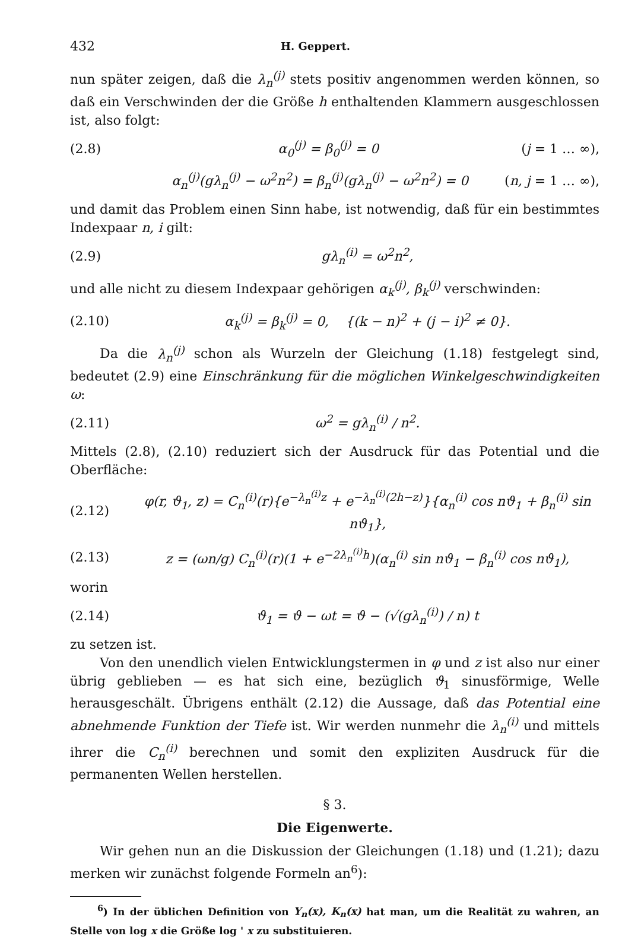432 H. Geppert.
nun später zeigen, daß die λ<sub>n</sub><sup>(j)</sup> stets positiv angenommen werden können, so daß ein Verschwinden der die Größe h enthaltenden Klammern ausgeschlossen ist, also folgt:
(2.8) α<sub>0</sub><sup>(j)</sup> = β<sub>0</sub><sup>(j)</sup> = 0 (j = 1 … ∞),
α<sub>n</sub><sup>(j)</sup>(gλ<sub>n</sub><sup>(j)</sup> − ω<sup>2</sup>n<sup>2</sup>) = β<sub>n</sub><sup>(j)</sup>(gλ<sub>n</sub><sup>(j)</sup> − ω<sup>2</sup>n<sup>2</sup>) = 0 (n, j = 1 … ∞),
und damit das Problem einen Sinn habe, ist notwendig, daß für ein bestimmtes Indexpaar n, i gilt:
(2.9) gλ<sub>n</sub><sup>(i)</sup> = ω<sup>2</sup>n<sup>2</sup>,
und alle nicht zu diesem Indexpaar gehörigen α<sub>k</sub><sup>(j)</sup>, β<sub>k</sub><sup>(j)</sup> verschwinden:
(2.10) α<sub>k</sub><sup>(j)</sup> = β<sub>k</sub><sup>(j)</sup> = 0, {(k − n)<sup>2</sup> + (j − i)<sup>2</sup> ≠ 0}.
Da die λ<sub>n</sub><sup>(j)</sup> schon als Wurzeln der Gleichung (1.18) festgelegt sind, bedeutet (2.9) eine Einschränkung für die möglichen Winkelgeschwindigkeiten ω:
(2.11) ω<sup>2</sup> = gλ<sub>n</sub><sup>(i)</sup> / n<sup>2</sup>.
Mittels (2.8), (2.10) reduziert sich der Ausdruck für das Potential und die Oberfläche:
(2.12) φ(r, ϑ<sub>1</sub>, z) = C<sub>n</sub><sup>(i)</sup>(r){e<sup>−λ<sub>n</sub><sup>(i)</sup>z</sup> + e<sup>−λ<sub>n</sub><sup>(i)</sup>(2h−z)</sup>}{α<sub>n</sub><sup>(i)</sup> cos nϑ<sub>1</sub> + β<sub>n</sub><sup>(i)</sup> sin nϑ<sub>1</sub>},
(2.13) z = (ωn/g) C<sub>n</sub><sup>(i)</sup>(r)(1 + e<sup>−2λ<sub>n</sub><sup>(i)</sup>h</sup>)(α<sub>n</sub><sup>(i)</sup> sin nϑ<sub>1</sub> − β<sub>n</sub><sup>(i)</sup> cos nϑ<sub>1</sub>),
worin
(2.14) ϑ<sub>1</sub> = ϑ − ωt = ϑ − (√(gλ<sub>n</sub><sup>(i)</sup>) / n) t
zu setzen ist.
Von den unendlich vielen Entwicklungstermen in φ und z ist also nur einer übrig geblieben — es hat sich eine, bezüglich ϑ<sub>1</sub> sinusförmige, Welle herausgeschält. Übrigens enthält (2.12) die Aussage, daß das Potential eine abnehmende Funktion der Tiefe ist. Wir werden nunmehr die λ<sub>n</sub><sup>(i)</sup> und mittels ihrer die C<sub>n</sub><sup>(i)</sup> berechnen und somit den expliziten Ausdruck für die permanenten Wellen herstellen.
§ 3.
Die Eigenwerte.
Wir gehen nun an die Diskussion der Gleichungen (1.18) und (1.21); dazu merken wir zunächst folgende Formeln an<sup>6</sup>):
<sup>6</sup>) In der üblichen Definition von Y<sub>n</sub>(x), K<sub>n</sub>(x) hat man, um die Realität zu wahren, an Stelle von log x die Größe log ' x zu substituieren.